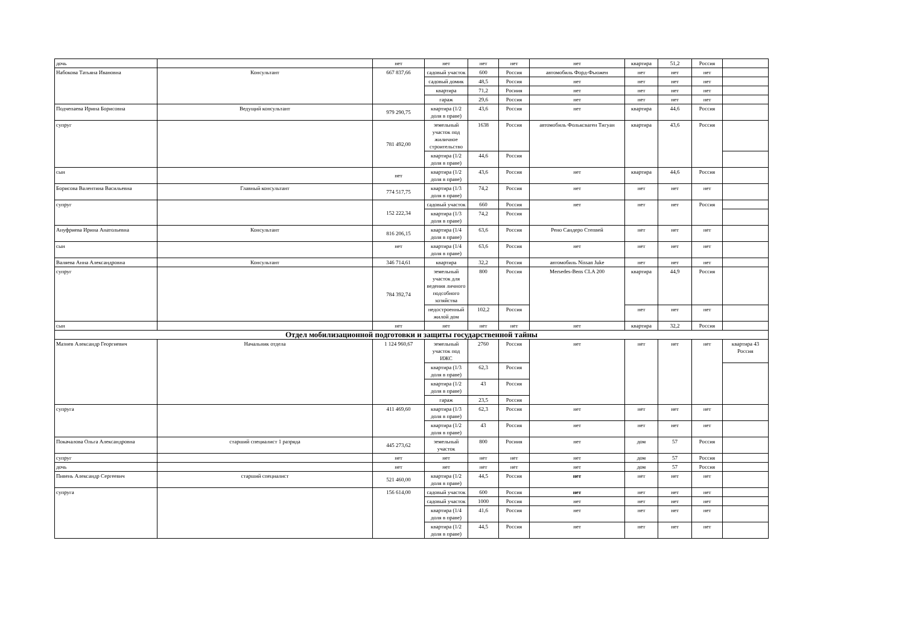| дочь | | нет | нет | нет | нет | нет | квартира | 51,2 | Россия | |
| Набокова Татьяна Ивановна | Консультант | 667 837,66 | садовый участок | 600 | Россия | автомобиль Форд-Фьюжен | нет | нет | нет | |
| | | | садовый домик | 48,5 | Россия | нет | нет | нет | нет | |
| | | | квартира | 71,2 | Росиия | нет | нет | нет | нет | |
| | | | гараж | 29,6 | Россия | нет | нет | нет | нет | |
| Подчепаева Ирина Борисовна | Ведущий консультант | 979 290,75 | квартира (1/2 доля в праве) | 43,6 | Россия | нет | квартира | 44,6 | Россия | |
| супруг | | 781 492,00 | земельный участок под жиличное строительство | 1638 | Россия | автомобиль Фольксваген Тигуан | квартира | 43,6 | Россия | |
| | | | квартира (1/2 доля в праве) | 44,6 | Россия | | | | | |
| сын | | нет | квартира (1/2 доля в праве) | 43,6 | Россия | нет | квартира | 44,6 | Россия | |
| Борисова Валентина Васильевна | Главный консультант | 774 517,75 | квартира (1/3 доля в праве) | 74,2 | Россия | нет | нет | нет | нет | |
| супруг | | 152 222,34 | садовый участок | 660 | Россия | нет | нет | нет | Россия | |
| | | | квартира (1/3 доля в праве) | 74,2 | Россия | | | | | |
| Ануфриева Ирина Анатольевна | Консультант | 816 206,15 | квартира (1/4 доля в праве) | 63,6 | Россия | Рено Сандеро Степвей | нет | нет | нет | |
| сын | | нет | квартира (1/4 доля в праве) | 63,6 | Россия | нет | нет | нет | нет | |
| Валяева Анна Александровна | Консультант | 346 714,61 | квартира | 32,2 | Россия | автомобиль Nissan Juke | нет | нет | нет | |
| супруг | | 784 392,74 | земельный участок для ведения личного подсобного хозяйства | 800 | Россия | Mersedes-Bens CLA 200 | квартира | 44,9 | Россия | |
| | | | недостроенный жилой дом | 102,2 | Россия | | нет | нет | нет | |
| сын | | нет | нет | нет | нет | нет | квартира | 32,2 | Россия | |
| Отдел мобилизационной подготовки и защиты государственной тайны | | | | | | | | | | |
| Мазнев Александр Георгиевич | Начальник отдела | 1 124 960,67 | земельный участок под ИЖС | 2760 | Россия | нет | нет | нет | нет | квартира 43 Россия |
| | | | квартира (1/3 доля в праве) | 62,3 | Россия | | | | | |
| | | | квартира (1/2 доля в праве) | 43 | Россия | | | | | |
| | | | гараж | 23,5 | Россия | | | | | |
| супруга | | 411 469,60 | квартира (1/3 доля в праве) | 62,3 | Россия | нет | нет | нет | нет | |
| | | | квартира (1/2 доля в праве) | 43 | Россия | нет | нет | нет | нет | |
| Покачалова Ольга Александровна | старший специалист 1 разряда | 445 273,62 | земельный участок | 800 | Росиия | нет | дом | 57 | Россия | |
| супруг | | нет | нет | нет | нет | нет | дом | 57 | Россия | |
| дочь | | нет | нет | нет | нет | нет | дом | 57 | Россия | |
| Пивень Александр Сергеевич | старший специалист | 521 460,00 | квартира (1/2 доля в праве) | 44,5 | Россия | нет | нет | нет | нет | |
| супруга | | 156 614,00 | садовый участок | 600 | Россия | нет | нет | нет | нет | |
| | | | садовый участок | 1000 | Россия | нет | нет | нет | нет | |
| | | | квартира (1/4 доля в праве) | 41,6 | Россия | нет | нет | нет | нет | |
| | | | квартира (1/2 доля в праве) | 44,5 | Россия | нет | нет | нет | нет | |